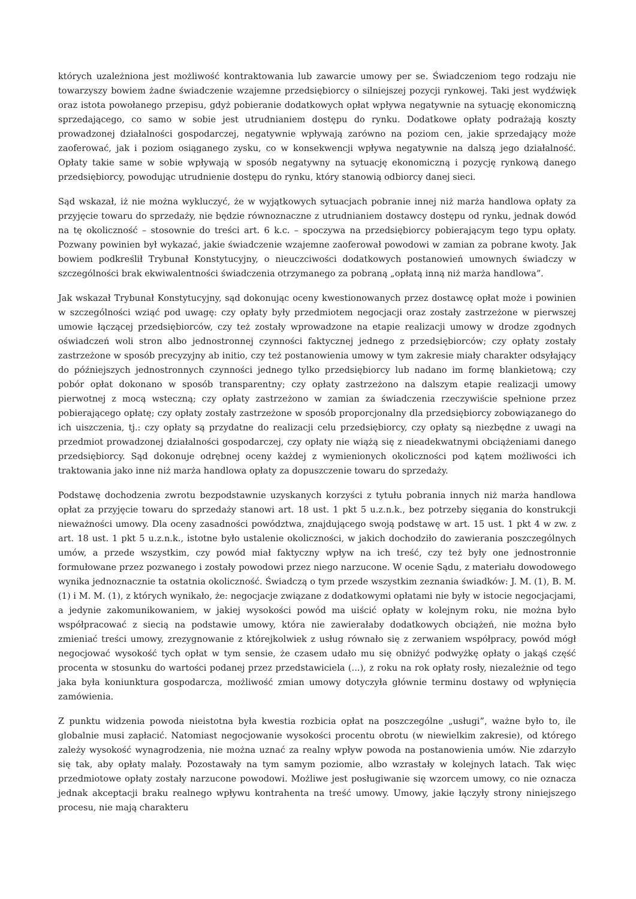których uzależniona jest możliwość kontraktowania lub zawarcie umowy per se. Świadczeniom tego rodzaju nie towarzyszy bowiem żadne świadczenie wzajemne przedsiębiorcy o silniejszej pozycji rynkowej. Taki jest wydźwięk oraz istota powołanego przepisu, gdyż pobieranie dodatkowych opłat wpływa negatywnie na sytuację ekonomiczną sprzedającego, co samo w sobie jest utrudnianiem dostępu do rynku. Dodatkowe opłaty podrażają koszty prowadzonej działalności gospodarczej, negatywnie wpływają zarówno na poziom cen, jakie sprzedający może zaoferować, jak i poziom osiąganego zysku, co w konsekwencji wpływa negatywnie na dalszą jego działalność. Opłaty takie same w sobie wpływają w sposób negatywny na sytuację ekonomiczną i pozycję rynkową danego przedsiębiorcy, powodując utrudnienie dostępu do rynku, który stanowią odbiorcy danej sieci.
Sąd wskazał, iż nie można wykluczyć, że w wyjątkowych sytuacjach pobranie innej niż marża handlowa opłaty za przyjęcie towaru do sprzedaży, nie będzie równoznaczne z utrudnianiem dostawcy dostępu od rynku, jednak dowód na tę okoliczność – stosownie do treści art. 6 k.c. – spoczywa na przedsiębiorcy pobierającym tego typu opłaty. Pozwany powinien był wykazać, jakie świadczenie wzajemne zaoferował powodowi w zamian za pobrane kwoty. Jak bowiem podkreślił Trybunał Konstytucyjny, o nieuczciwości dodatkowych postanowień umownych świadczy w szczególności brak ekwiwalentności świadczenia otrzymanego za pobraną „opłatą inną niż marża handlowa”.
Jak wskazał Trybunał Konstytucyjny, sąd dokonując oceny kwestionowanych przez dostawcę opłat może i powinien w szczególności wziąć pod uwagę: czy opłaty były przedmiotem negocjacji oraz zostały zastrzeżone w pierwszej umowie łączącej przedsiębiorców, czy też zostały wprowadzone na etapie realizacji umowy w drodze zgodnych oświadczeń woli stron albo jednostronnej czynności faktycznej jednego z przedsiębiorców; czy opłaty zostały zastrzeżone w sposób precyzyjny ab initio, czy też postanowienia umowy w tym zakresie miały charakter odsyłający do późniejszych jednostronnych czynności jednego tylko przedsiębiorcy lub nadano im formę blankietową; czy pobór opłat dokonano w sposób transparentny; czy opłaty zastrzeżono na dalszym etapie realizacji umowy pierwotnej z mocą wsteczną; czy opłaty zastrzeżono w zamian za świadczenia rzeczywiście spełnione przez pobierającego opłatę; czy opłaty zostały zastrzeżone w sposób proporcjonalny dla przedsiębiorcy zobowiązanego do ich uiszczenia, tj.: czy opłaty są przydatne do realizacji celu przedsiębiorcy, czy opłaty są niezbędne z uwagi na przedmiot prowadzonej działalności gospodarczej, czy opłaty nie wiążą się z nieadekwatnymi obciążeniami danego przedsiębiorcy. Sąd dokonuje odrębnej oceny każdej z wymienionych okoliczności pod kątem możliwości ich traktowania jako inne niż marża handlowa opłaty za dopuszczenie towaru do sprzedaży.
Podstawę dochodzenia zwrotu bezpodstawnie uzyskanych korzyści z tytułu pobrania innych niż marża handlowa opłat za przyjęcie towaru do sprzedaży stanowi art. 18 ust. 1 pkt 5 u.z.n.k., bez potrzeby sięgania do konstrukcji nieważności umowy. Dla oceny zasadności powództwa, znajdującego swoją podstawę w art. 15 ust. 1 pkt 4 w zw. z art. 18 ust. 1 pkt 5 u.z.n.k., istotne było ustalenie okoliczności, w jakich dochodziło do zawierania poszczególnych umów, a przede wszystkim, czy powód miał faktyczny wpływ na ich treść, czy też były one jednostronnie formułowane przez pozwanego i zostały powodowi przez niego narzucone. W ocenie Sądu, z materiału dowodowego wynika jednoznacznie ta ostatnia okoliczność. Świadczą o tym przede wszystkim zeznania świadków: J. M. (1), B. M. (1) i M. M. (1), z których wynikało, że: negocjacje związane z dodatkowymi opłatami nie były w istocie negocjacjami, a jedynie zakomunikowaniem, w jakiej wysokości powód ma uiścić opłaty w kolejnym roku, nie można było współpracować z siecią na podstawie umowy, która nie zawierałaby dodatkowych obciążeń, nie można było zmieniać treści umowy, zrezygnowanie z którejkolwiek z usług równało się z zerwaniem współpracy, powód mógł negocjować wysokość tych opłat w tym sensie, że czasem udało mu się obniżyć podwyżkę opłaty o jakąś część procenta w stosunku do wartości podanej przez przedstawiciela (...), z roku na rok opłaty rosły, niezależnie od tego jaka była koniunktura gospodarcza, możliwość zmian umowy dotyczyła głównie terminu dostawy od wpłynięcia zamówienia.
Z punktu widzenia powoda nieistotna była kwestia rozbicia opłat na poszczególne „usługi”, ważne było to, ile globalnie musi zapłacić. Natomiast negocjowanie wysokości procentu obrotu (w niewielkim zakresie), od którego zależy wysokość wynagrodzenia, nie można uznać za realny wpływ powoda na postanowienia umów. Nie zdarzyło się tak, aby opłaty malały. Pozostawały na tym samym poziomie, albo wzrastały w kolejnych latach. Tak więc przedmiotowe opłaty zostały narzucone powodowi. Możliwe jest posługiwanie się wzorcem umowy, co nie oznacza jednak akceptacji braku realnego wpływu kontrahenta na treść umowy. Umowy, jakie łączyły strony niniejszego procesu, nie mają charakteru